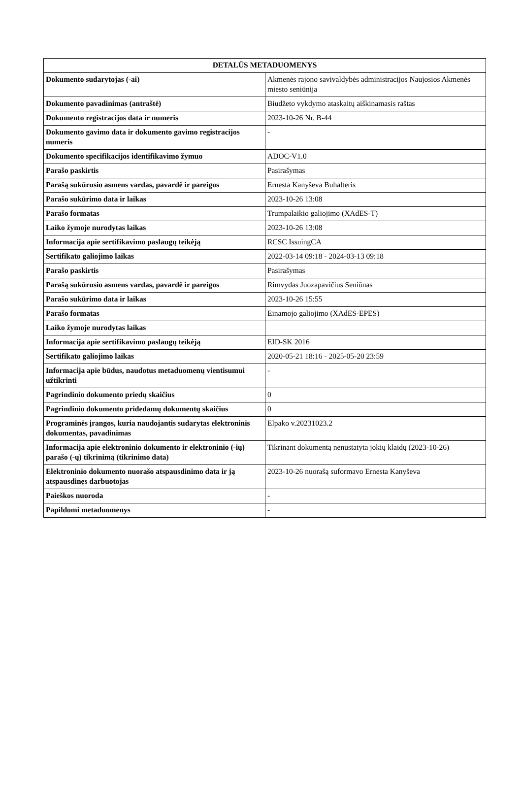| DETALŪS METADUOMENYS | |
| --- | --- |
| Dokumento sudarytojas (-ai) | Akmenės rajono savivaldybės administracijos Naujosios Akmenės miesto seniūnija |
| Dokumento pavadinimas (antraštė) | Biudžeto vykdymo ataskaitų aiškinamasis raštas |
| Dokumento registracijos data ir numeris | 2023-10-26 Nr. B-44 |
| Dokumento gavimo data ir dokumento gavimo registracijos numeris | - |
| Dokumento specifikacijos identifikavimo žymuo | ADOC-V1.0 |
| Parašo paskirtis | Pasirašymas |
| Parašą sukūrusio asmens vardas, pavardė ir pareigos | Ernesta Kanyševa Buhalteris |
| Parašo sukūrimo data ir laikas | 2023-10-26 13:08 |
| Parašo formatas | Trumpalaikio galiojimo (XAdES-T) |
| Laiko žymoje nurodytas laikas | 2023-10-26 13:08 |
| Informacija apie sertifikavimo paslaugų teikėją | RCSC IssuingCA |
| Sertifikato galiojimo laikas | 2022-03-14 09:18 - 2024-03-13 09:18 |
| Parašo paskirtis | Pasirašymas |
| Parašą sukūrusio asmens vardas, pavardė ir pareigos | Rimvydas Juozapavičius Seniūnas |
| Parašo sukūrimo data ir laikas | 2023-10-26 15:55 |
| Parašo formatas | Einamojo galiojimo (XAdES-EPES) |
| Laiko žymoje nurodytas laikas | |
| Informacija apie sertifikavimo paslaugų teikėją | EID-SK 2016 |
| Sertifikato galiojimo laikas | 2020-05-21 18:16 - 2025-05-20 23:59 |
| Informacija apie būdus, naudotus metaduomenų vientisumui užtikrinti | - |
| Pagrindinio dokumento priedų skaičius | 0 |
| Pagrindinio dokumento pridedamų dokumentų skaičius | 0 |
| Programinės įrangos, kuria naudojantis sudarytas elektroninis dokumentas, pavadinimas | Elpako v.20231023.2 |
| Informacija apie elektroninio dokumento ir elektroninio (-ių) parašo (-ų) tikrinimą (tikrinimo data) | Tikrinant dokumentą nenustatyta jokių klaidų (2023-10-26) |
| Elektroninio dokumento nuorašo atspausdinimo data ir ją atspausdinęs darbuotojas | 2023-10-26 nuorašą suformavo Ernesta Kanyševa |
| Paieškos nuoroda | - |
| Papildomi metaduomenys | - |